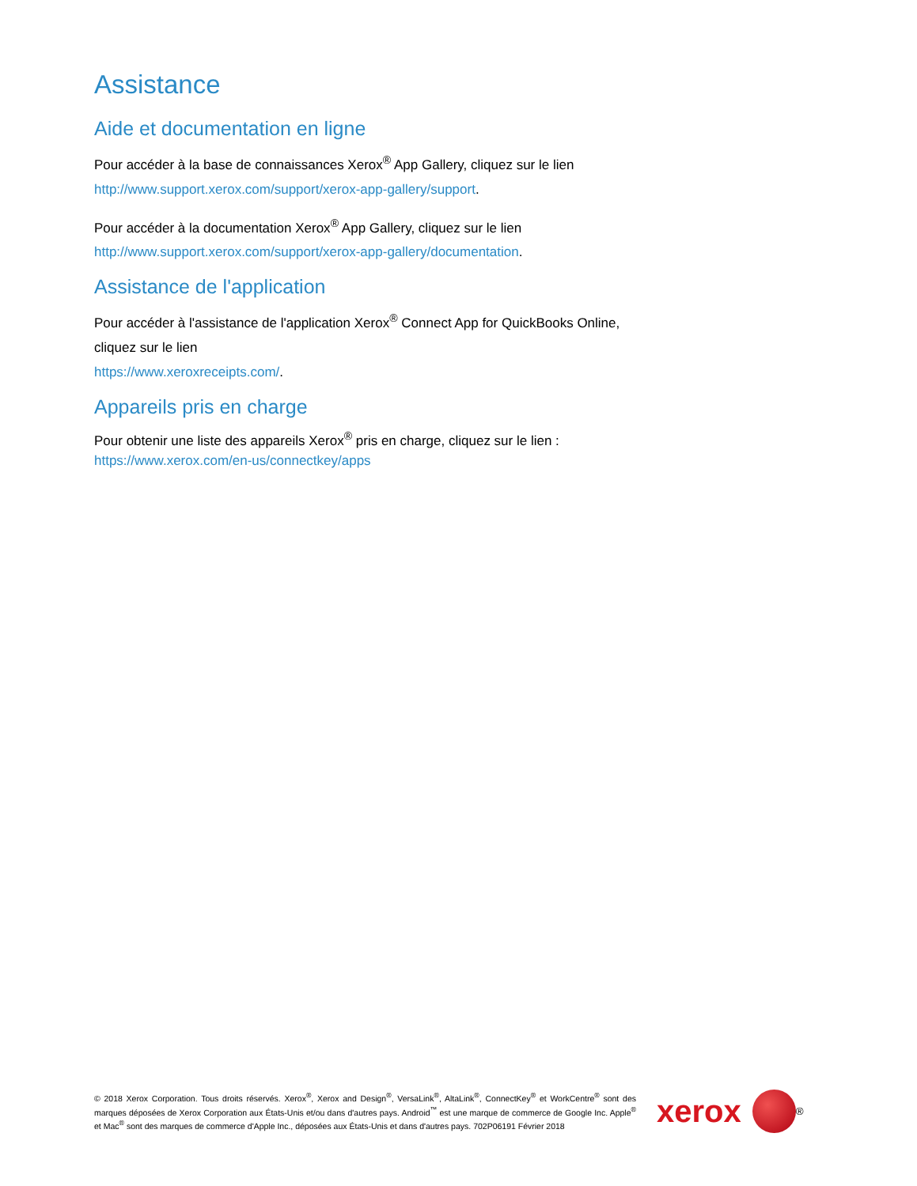Assistance
Aide et documentation en ligne
Pour accéder à la base de connaissances Xerox<sup>®</sup> App Gallery, cliquez sur le lien http://www.support.xerox.com/support/xerox-app-gallery/support.
Pour accéder à la documentation Xerox<sup>®</sup> App Gallery, cliquez sur le lien http://www.support.xerox.com/support/xerox-app-gallery/documentation.
Assistance de l'application
Pour accéder à l'assistance de l'application Xerox<sup>®</sup> Connect App for QuickBooks Online, cliquez sur le lien
https://www.xeroxreceipts.com/.
Appareils pris en charge
Pour obtenir une liste des appareils Xerox<sup>®</sup> pris en charge, cliquez sur le lien :
https://www.xerox.com/en-us/connectkey/apps
© 2018 Xerox Corporation. Tous droits réservés. Xerox<sup>®</sup>, Xerox and Design<sup>®</sup>, VersaLink<sup>®</sup>, AltaLink<sup>®</sup>, ConnectKey<sup>®</sup> et WorkCentre<sup>®</sup> sont des marques déposées de Xerox Corporation aux États-Unis et/ou dans d'autres pays. Android<sup>™</sup> est une marque de commerce de Google Inc. Apple<sup>®</sup> et Mac<sup>®</sup> sont des marques de commerce d'Apple Inc., déposées aux États-Unis et dans d'autres pays. 702P06191 Février 2018
xerox
<sup>®</sup>